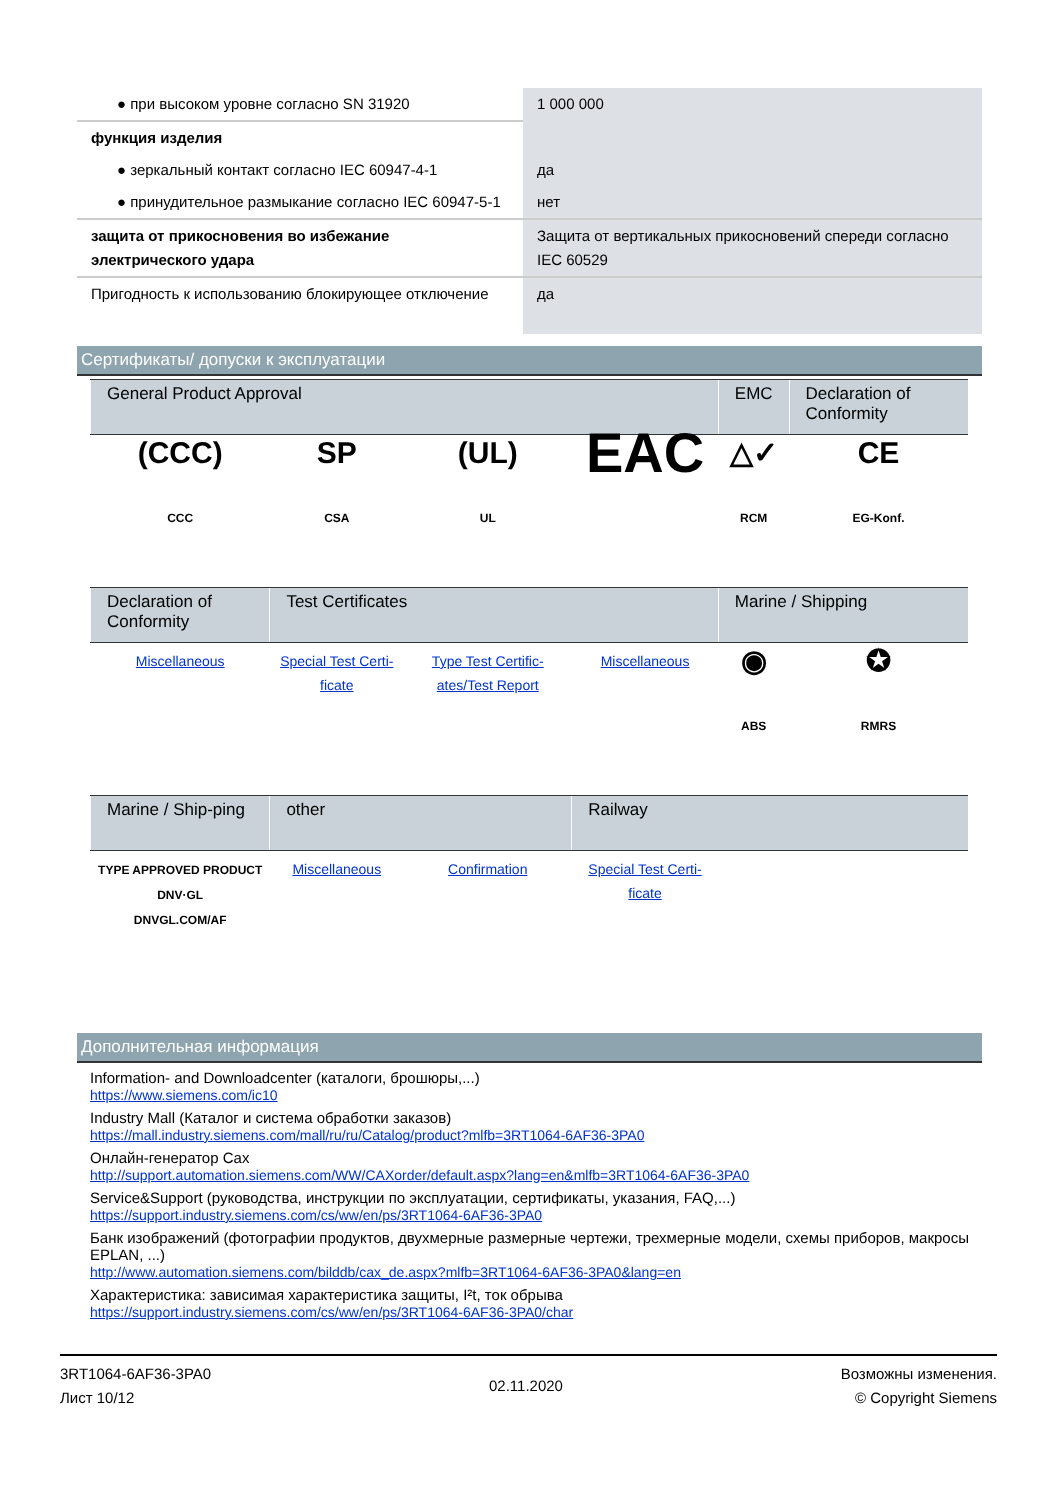| ● при высоком уровне согласно SN 31920 | 1 000 000 |
| функция изделия | |
| ● зеркальный контакт согласно IEC 60947-4-1 | да |
| ● принудительное размыкание согласно IEC 60947-5-1 | нет |
| защита от прикосновения во избежание электрического удара | Защита от вертикальных прикосновений спереди согласно IEC 60529 |
| Пригодность к использованию блокирующее отключение | да |
Сертификаты/ допуски к эксплуатации
| General Product Approval | | | | EMC | Declaration of Conformity |
| --- | --- | --- | --- | --- | --- |
| (CCC) CCC | SP CSA | (UL) UL | EAC | △✓ RCM | CE EG-Konf. |
| Declaration of Conformity | Test Certificates | | | Marine / Shipping | |
| Miscellaneous | Special Test Certi-ficate | Type Test Certific-ates/Test Report | Miscellaneous | ◉ ABS | ✪ RMRS |
| Marine / Ship-ping | other | | Railway | | |
| TYPE APPROVED PRODUCT DNV·GL DNVGL.COM/AF | Miscellaneous | Confirmation | Special Test Certi-ficate | | |
Дополнительная информация
Information- and Downloadcenter (каталоги, брошюры,...)
https://www.siemens.com/ic10
Industry Mall (Каталог и система обработки заказов)
https://mall.industry.siemens.com/mall/ru/ru/Catalog/product?mlfb=3RT1064-6AF36-3PA0
Онлайн-генератор Cax
http://support.automation.siemens.com/WW/CAXorder/default.aspx?lang=en&mlfb=3RT1064-6AF36-3PA0
Service&Support (руководства, инструкции по эксплуатации, сертификаты, указания, FAQ,...)
https://support.industry.siemens.com/cs/ww/en/ps/3RT1064-6AF36-3PA0
Банк изображений (фотографии продуктов, двухмерные размерные чертежи, трехмерные модели, схемы приборов, макросы EPLAN, ...)
http://www.automation.siemens.com/bilddb/cax_de.aspx?mlfb=3RT1064-6AF36-3PA0&lang=en
Характеристика: зависимая характеристика защиты, I²t, ток обрыва
https://support.industry.siemens.com/cs/ww/en/ps/3RT1064-6AF36-3PA0/char
3RT1064-6AF36-3PA0
Лист 10/12
02.11.2020
Возможны изменения.
© Copyright Siemens